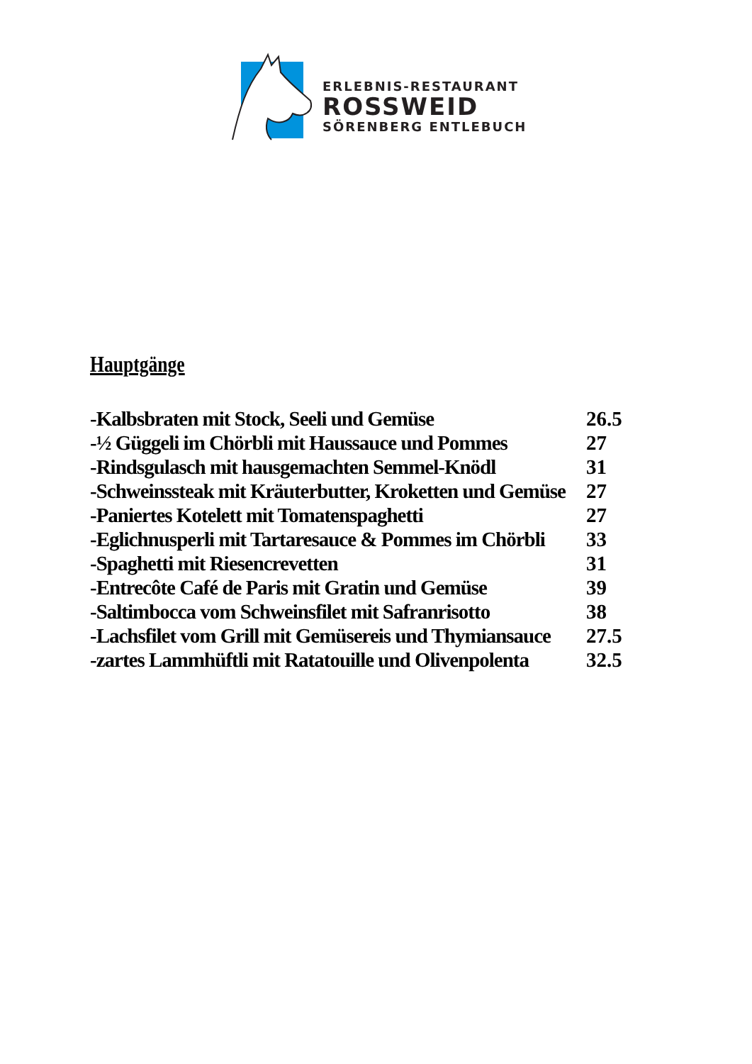ERLEBNIS-RESTAURANT
ROSSWEID
SÖRENBERG ENTLEBUCH
Hauptgänge
| -Kalbsbraten mit Stock, Seeli und Gemüse | 26.5 |
| -½ Güggeli im Chörbli mit Haussauce und Pommes | 27 |
| -Rindsgulasch mit hausgemachten Semmel-Knödl | 31 |
| -Schweinssteak mit Kräuterbutter, Kroketten und Gemüse | 27 |
| -Paniertes Kotelett mit Tomatenspaghetti | 27 |
| -Eglichnusperli mit Tartaresauce & Pommes im Chörbli | 33 |
| -Spaghetti mit Riesencrevetten | 31 |
| -Entrecôte Café de Paris mit Gratin und Gemüse | 39 |
| -Saltimbocca vom Schweinsfilet mit Safranrisotto | 38 |
| -Lachsfilet vom Grill mit Gemüsereis und Thymiansauce | 27.5 |
| -zartes Lammhüftli mit Ratatouille und Olivenpolenta | 32.5 |